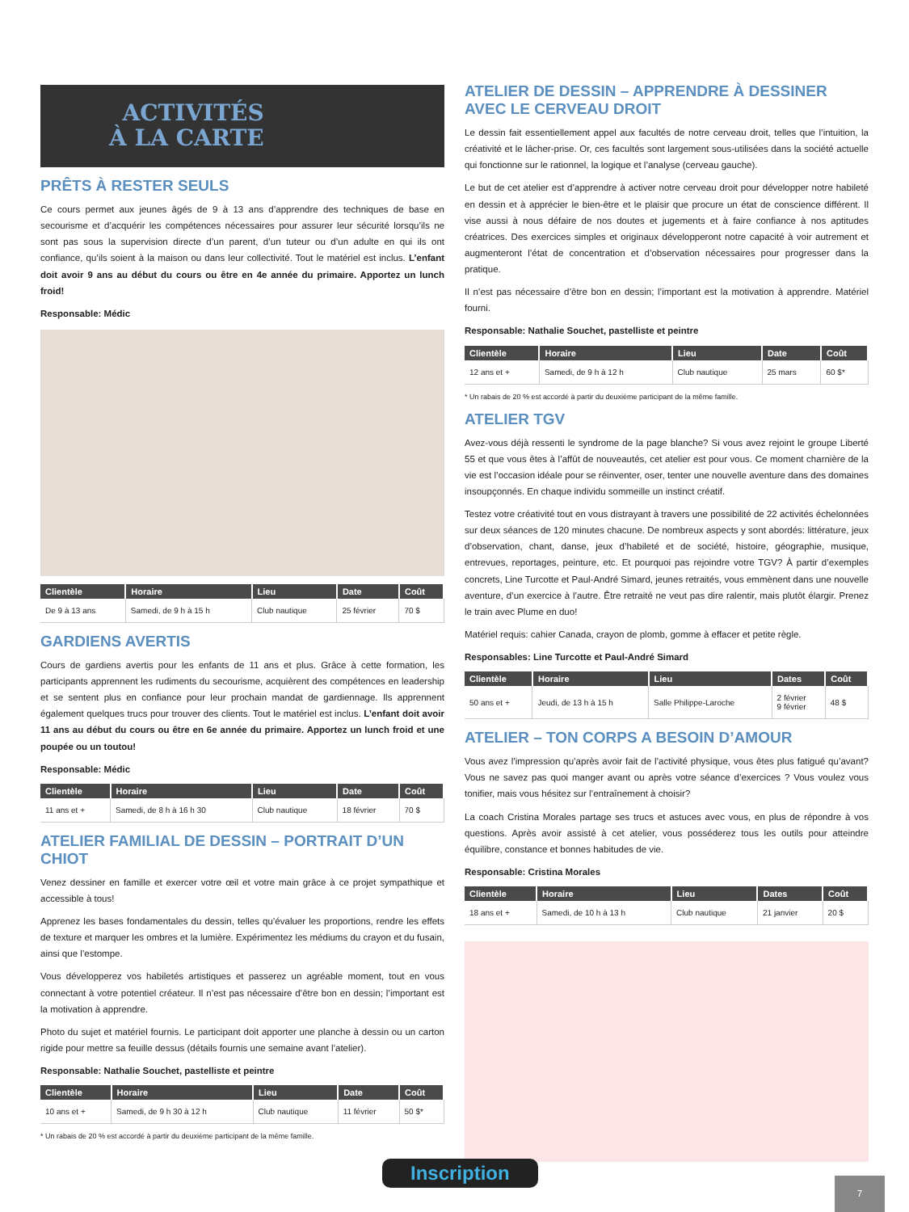ACTIVITÉS
À LA CARTE
PRÊTS À RESTER SEULS
Ce cours permet aux jeunes âgés de 9 à 13 ans d’apprendre des techniques de base en secourisme et d’acquérir les compétences nécessaires pour assurer leur sécurité lorsqu’ils ne sont pas sous la supervision directe d’un parent, d’un tuteur ou d’un adulte en qui ils ont confiance, qu’ils soient à la maison ou dans leur collectivité. Tout le matériel est inclus. L’enfant doit avoir 9 ans au début du cours ou être en 4e année du primaire. Apportez un lunch froid!
Responsable: Médic
| Clientèle | Horaire | Lieu | Date | Coût |
| --- | --- | --- | --- | --- |
| De 9 à 13 ans | Samedi, de 9 h à 15 h | Club nautique | 25 février | 70 $ |
GARDIENS AVERTIS
Cours de gardiens avertis pour les enfants de 11 ans et plus. Grâce à cette formation, les participants apprennent les rudiments du secourisme, acquièrent des compétences en leadership et se sentent plus en confiance pour leur prochain mandat de gardiennage. Ils apprennent également quelques trucs pour trouver des clients. Tout le matériel est inclus. L’enfant doit avoir 11 ans au début du cours ou être en 6e année du primaire. Apportez un lunch froid et une poupée ou un toutou!
Responsable: Médic
| Clientèle | Horaire | Lieu | Date | Coût |
| --- | --- | --- | --- | --- |
| 11 ans et + | Samedi, de 8 h à 16 h 30 | Club nautique | 18 février | 70 $ |
ATELIER FAMILIAL DE DESSIN – PORTRAIT D’UN CHIOT
Venez dessiner en famille et exercer votre œil et votre main grâce à ce projet sympathique et accessible à tous!
Apprenez les bases fondamentales du dessin, telles qu’évaluer les proportions, rendre les effets de texture et marquer les ombres et la lumière. Expérimentez les médiums du crayon et du fusain, ainsi que l’estompe.
Vous développerez vos habiletés artistiques et passerez un agréable moment, tout en vous connectant à votre potentiel créateur. Il n’est pas nécessaire d’être bon en dessin; l’important est la motivation à apprendre.
Photo du sujet et matériel fournis. Le participant doit apporter une planche à dessin ou un carton rigide pour mettre sa feuille dessus (détails fournis une semaine avant l’atelier).
Responsable: Nathalie Souchet, pastelliste et peintre
| Clientèle | Horaire | Lieu | Date | Coût |
| --- | --- | --- | --- | --- |
| 10 ans et + | Samedi, de 9 h 30 à 12 h | Club nautique | 11 février | 50 $* |
* Un rabais de 20 % est accordé à partir du deuxième participant de la même famille.
ATELIER DE DESSIN – APPRENDRE À DESSINER AVEC LE CERVEAU DROIT
Le dessin fait essentiellement appel aux facultés de notre cerveau droit, telles que l’intuition, la créativité et le lâcher-prise. Or, ces facultés sont largement sous-utilisées dans la société actuelle qui fonctionne sur le rationnel, la logique et l’analyse (cerveau gauche).
Le but de cet atelier est d’apprendre à activer notre cerveau droit pour développer notre habileté en dessin et à apprécier le bien-être et le plaisir que procure un état de conscience différent. Il vise aussi à nous défaire de nos doutes et jugements et à faire confiance à nos aptitudes créatrices. Des exercices simples et originaux développeront notre capacité à voir autrement et augmenteront l’état de concentration et d’observation nécessaires pour progresser dans la pratique.
Il n’est pas nécessaire d’être bon en dessin; l’important est la motivation à apprendre. Matériel fourni.
Responsable: Nathalie Souchet, pastelliste et peintre
| Clientèle | Horaire | Lieu | Date | Coût |
| --- | --- | --- | --- | --- |
| 12 ans et + | Samedi, de 9 h à 12 h | Club nautique | 25 mars | 60 $* |
* Un rabais de 20 % est accordé à partir du deuxième participant de la même famille.
ATELIER TGV
Avez-vous déjà ressenti le syndrome de la page blanche? Si vous avez rejoint le groupe Liberté 55 et que vous êtes à l’affût de nouveautés, cet atelier est pour vous. Ce moment charnière de la vie est l’occasion idéale pour se réinventer, oser, tenter une nouvelle aventure dans des domaines insoupçonnés. En chaque individu sommeille un instinct créatif.
Testez votre créativité tout en vous distrayant à travers une possibilité de 22 activités échelonnées sur deux séances de 120 minutes chacune. De nombreux aspects y sont abordés: littérature, jeux d’observation, chant, danse, jeux d’habileté et de société, histoire, géographie, musique, entrevues, reportages, peinture, etc. Et pourquoi pas rejoindre votre TGV? À partir d’exemples concrets, Line Turcotte et Paul-André Simard, jeunes retraités, vous emmènent dans une nouvelle aventure, d’un exercice à l’autre. Être retraité ne veut pas dire ralentir, mais plutôt élargir. Prenez le train avec Plume en duo!
Matériel requis: cahier Canada, crayon de plomb, gomme à effacer et petite règle.
Responsables: Line Turcotte et Paul-André Simard
| Clientèle | Horaire | Lieu | Dates | Coût |
| --- | --- | --- | --- | --- |
| 50 ans et + | Jeudi, de 13 h à 15 h | Salle Philippe-Laroche | 2 février 9 février | 48 $ |
ATELIER – TON CORPS A BESOIN D’AMOUR
Vous avez l’impression qu’après avoir fait de l’activité physique, vous êtes plus fatigué qu’avant? Vous ne savez pas quoi manger avant ou après votre séance d’exercices ? Vous voulez vous tonifier, mais vous hésitez sur l’entraînement à choisir?
La coach Cristina Morales partage ses trucs et astuces avec vous, en plus de répondre à vos questions. Après avoir assisté à cet atelier, vous posséderez tous les outils pour atteindre équilibre, constance et bonnes habitudes de vie.
Responsable: Cristina Morales
| Clientèle | Horaire | Lieu | Dates | Coût |
| --- | --- | --- | --- | --- |
| 18 ans et + | Samedi, de 10 h à 13 h | Club nautique | 21 janvier | 20 $ |
Inscription
7